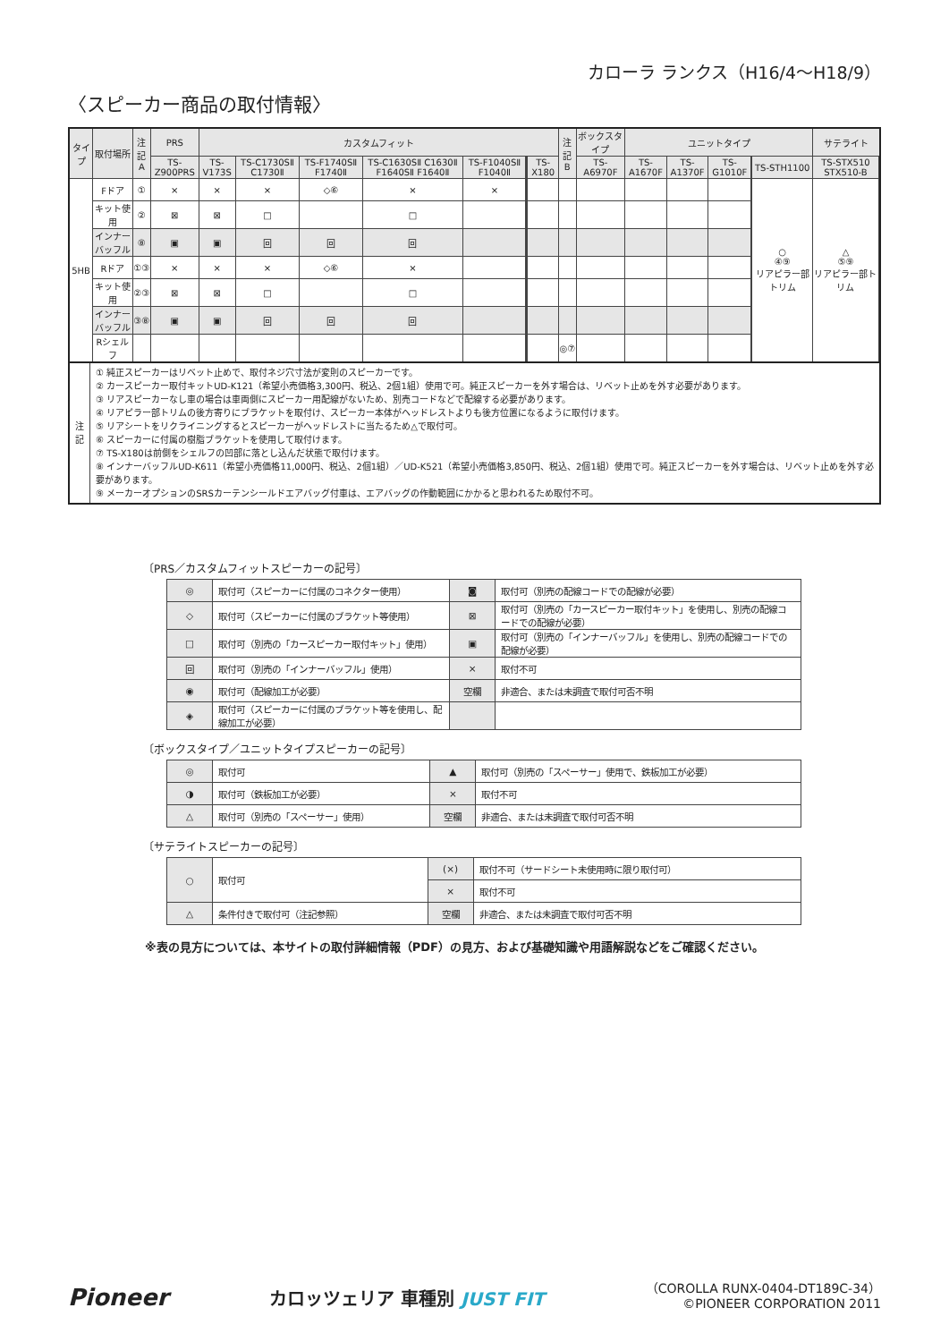カローラ ランクス（H16/4〜H18/9）
〈スピーカー商品の取付情報〉
| タイプ | 取付場所 | 注記 A | PRS | カスタムフィット | | | | | | | | 注記 B | ボックスタイプ | ユニットタイプ | | | | | サテライト | |
| --- | --- | --- | --- | --- | --- | --- | --- | --- | --- | --- | --- | --- | --- | --- | --- | --- | --- | --- | --- | --- |
| | | | TS-Z900PRS | TS-V173S | TS-C1730SⅡ C1730Ⅱ | TS-F1740SⅡ F1740Ⅱ | TS-C1630SⅡ C1630Ⅱ F1640SⅡ F1640Ⅱ | TS-F1040SⅡ F1040Ⅱ | | | TS-X180 | | TS-A6970F | TS-A1670F | TS-A1370F | TS-G1010F | | TS-STH1100 | TS-STX510 STX510-B | |
| 5HB | Fドア | ① | × | × | × | ◇⑥ | × | × | | | | | | | | | | ○ ④⑨ リアピラー部トリム | △ ⑤⑨ リアピラー部トリム | |
| | キット使用 | ② | ⊠ | ⊠ | □ | | □ | | | | | | | | | | | | | |
| | インナーバッフル | ⑧ | ▣ | ▣ | 回 | 回 | 回 | | | | | | | | | | | | | |
| | Rドア | ①③ | × | × | × | ◇⑥ | × | | | | | | | | | | | | | |
| | キット使用 | ②③ | ⊠ | ⊠ | □ | | □ | | | | | | | | | | | | | |
| | インナーバッフル | ③⑧ | ▣ | ▣ | 回 | 回 | 回 | | | | | | | | | | | | | |
| | Rシェルフ | | | | | | | | | | | ◎⑦ | | | | | | | | |
| 注 記 | ① 純正スピーカーはリベット止めで、取付ネジ穴寸法が変則のスピーカーです。 ② カースピーカー取付キットUD-K121（希望小売価格3,300円、税込、2個1組）使用で可。純正スピーカーを外す場合は、リベット止めを外す必要があります。 ③ リアスピーカーなし車の場合は車両側にスピーカー用配線がないため、別売コードなどで配線する必要があります。 ④ リアピラー部トリムの後方寄りにブラケットを取付け、スピーカー本体がヘッドレストよりも後方位置になるように取付けます。 ⑤ リアシートをリクライニングするとスピーカーがヘッドレストに当たるため△で取付可。 ⑥ スピーカーに付属の樹脂ブラケットを使用して取付けます。 ⑦ TS-X180は前側をシェルフの凹部に落とし込んだ状態で取付けます。 ⑧ インナーバッフルUD-K611（希望小売価格11,000円、税込、2個1組）／UD-K521（希望小売価格3,850円、税込、2個1組）使用で可。純正スピーカーを外す場合は、リベット止めを外す必要があります。 ⑨ メーカーオプションのSRSカーテンシールドエアバッグ付車は、エアバッグの作動範囲にかかると思われるため取付不可。 |
〔PRS／カスタムフィットスピーカーの記号〕
| ◎ | 取付可（スピーカーに付属のコネクター使用） | ◙ | 取付可（別売の配線コードでの配線が必要） |
| ◇ | 取付可（スピーカーに付属のブラケット等使用） | ⊠ | 取付可（別売の「カースピーカー取付キット」を使用し、別売の配線コードでの配線が必要） |
| □ | 取付可（別売の「カースピーカー取付キット」使用） | ▣ | 取付可（別売の「インナーバッフル」を使用し、別売の配線コードでの配線が必要） |
| 回 | 取付可（別売の「インナーバッフル」使用） | × | 取付不可 |
| ◉ | 取付可（配線加工が必要） | 空欄 | 非適合、または未調査で取付可否不明 |
| ◈ | 取付可（スピーカーに付属のブラケット等を使用し、配線加工が必要） | | |
〔ボックスタイプ／ユニットタイプスピーカーの記号〕
| ◎ | 取付可 | ▲ | 取付可（別売の「スペーサー」使用で、鉄板加工が必要） |
| ◑ | 取付可（鉄板加工が必要） | × | 取付不可 |
| △ | 取付可（別売の「スペーサー」使用） | 空欄 | 非適合、または未調査で取付可否不明 |
〔サテライトスピーカーの記号〕
| ○ | 取付可 | (×) | 取付不可（サードシート未使用時に限り取付可） |
| | | × | 取付不可 |
| △ | 条件付きで取付可（注記参照） | 空欄 | 非適合、または未調査で取付可否不明 |
※表の見方については、本サイトの取付詳細情報（PDF）の見方、および基礎知識や用語解説などをご確認ください。
Pioneer
カロッツェリア 車種別 JUST FIT
（COROLLA RUNX-0404-DT189C-34）
©PIONEER CORPORATION 2011